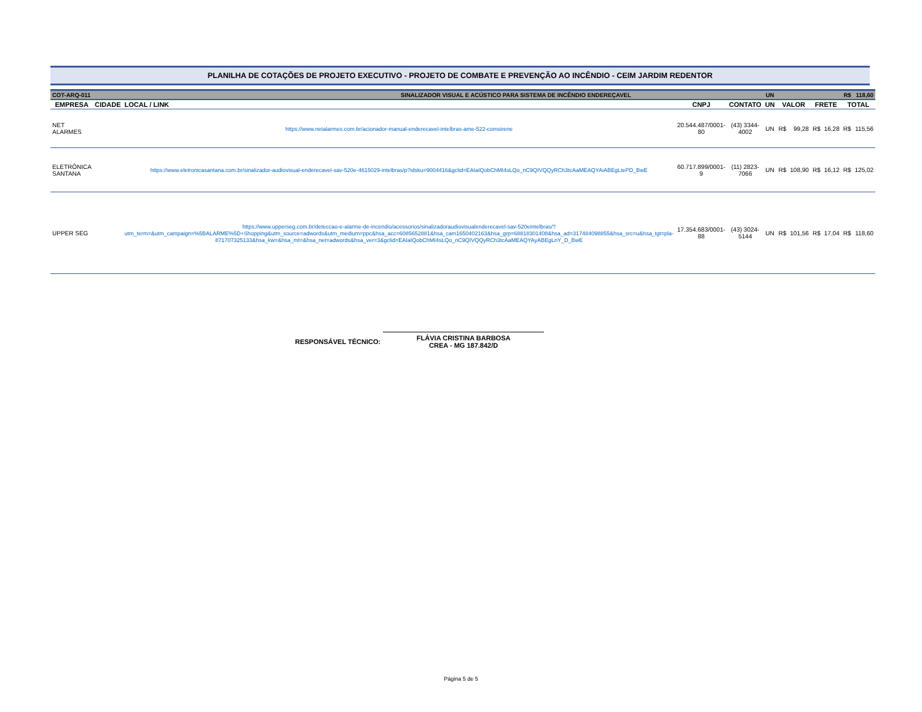PLANILHA DE COTAÇÕES DE PROJETO EXECUTIVO - PROJETO DE COMBATE E PREVENÇÃO AO INCÊNDIO - CEIM JARDIM REDENTOR
| COT-ARQ-011 | | | SINALIZADOR VISUAL E ACÚSTICO PARA SISTEMA DE INCÊNDIO ENDEREÇAVEL | | | UN | | | | | R$ | 118,60 |
| EMPRESA | CIDADE | LOCAL / LINK | | CNPJ | CONTATO | UN | VALOR | | FRETE | | TOTAL | |
| NET ALARMES | | https://www.netalarmes.com.br/acionador-manual-enderecavel-intelbras-ame-522-comsirene | | 20.544.487/0001-80 | (43) 3344-4002 | UN | R$ | 99,28 | R$ | 16,28 | R$ | 115,56 |
| ELETRÔNICA SANTANA | | https://www.eletronicasantana.com.br/sinalizador-audiovisual-enderecavel-sav-520e-4615029-intelbras/p?idsku=9004416&gclid=EAIaIQobChMI4sLQo_nC9QIVQQyRCh3tcAaMEAQYAiABEgLtePD_BwE | | 60.717.899/0001-9 | (11) 2823-7066 | UN | R$ | 108,90 | R$ | 16,12 | R$ | 125,02 |
| UPPER SEG | | https://www.upperseg.com.br/deteccao-e-alarme-de-incendio/acessorios/sinalizadoraudiovisualenderecavel-sav-520eintelbras/?utm_term=&utm_campaign=%5BALARME%5D+Shopping&utm_source=adwords&utm_medium=ppc&hsa_acc=6085652881&hsa_cam1650402163&hsa_grp=68818301408&hsa_ad=317484098855&hsa_src=u&hsa_tgt=pla-871707325133&hsa_kw=&hsa_mt=&hsa_net=adwords&hsa_ver=3&gclid=EAIaIQobChMI4sLQo_nC9QIVQQyRCh3tcAaMEAQYAyABEgLnY_D_BwE | | 17.354.683/0001-88 | (43) 3024-5144 | UN | R$ | 101,56 | R$ | 17,04 | R$ | 118,60 |
RESPONSÁVEL TÉCNICO:
FLÁVIA CRISTINA BARBOSA
CREA - MG 187.842/D
Página 5 de 5